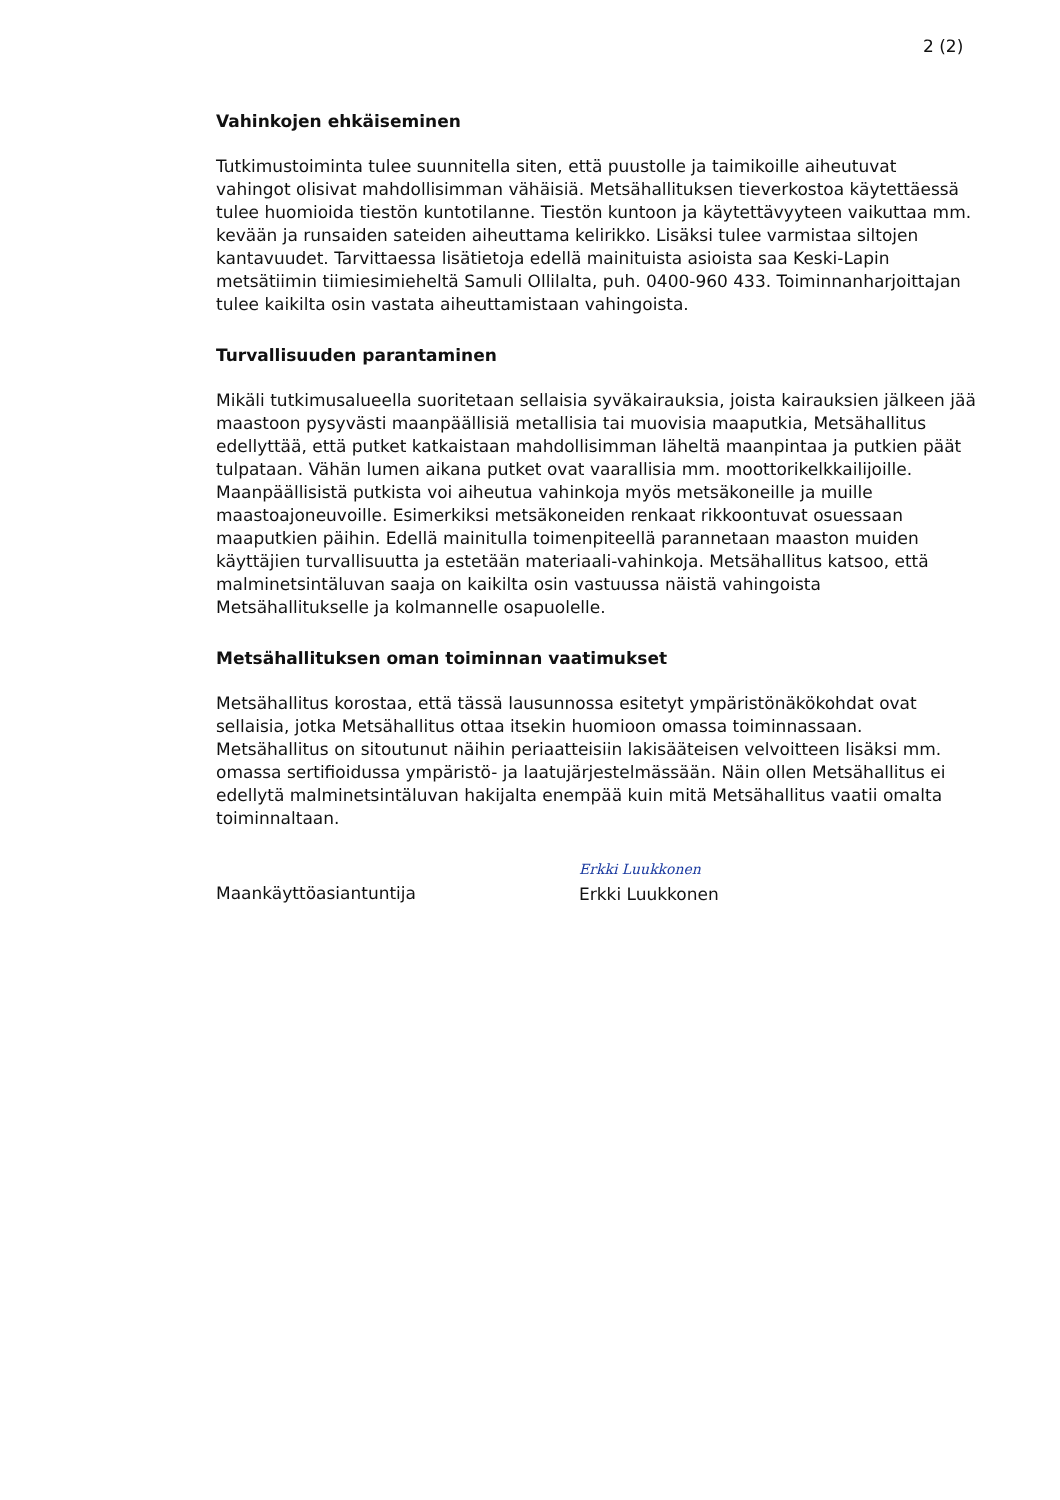2 (2)
Vahinkojen ehkäiseminen
Tutkimustoiminta tulee suunnitella siten, että puustolle ja taimikoille aiheutuvat vahingot olisivat mahdollisimman vähäisiä. Metsähallituksen tieverkostoa käytettäessä tulee huomioida tiestön kuntotilanne. Tiestön kuntoon ja käytettävyyteen vaikuttaa mm. kevään ja runsaiden sateiden aiheuttama kelirikko. Lisäksi tulee varmistaa siltojen kantavuudet. Tarvittaessa lisätietoja edellä mainituista asioista saa Keski-Lapin metsätiimin tiimiesimieheltä Samuli Ollilalta, puh. 0400-960 433. Toiminnanharjoittajan tulee kaikilta osin vastata aiheuttamistaan vahingoista.
Turvallisuuden parantaminen
Mikäli tutkimusalueella suoritetaan sellaisia syväkairauksia, joista kairauksien jälkeen jää maastoon pysyvästi maanpäällisiä metallisia tai muovisia maaputkia, Metsähallitus edellyttää, että putket katkaistaan mahdollisimman läheltä maanpintaa ja putkien päät tulpataan. Vähän lumen aikana putket ovat vaarallisia mm. moottorikelkkailijoille. Maanpäällisistä putkista voi aiheutua vahinkoja myös metsäkoneille ja muille maastoajoneuvoille. Esimerkiksi metsäkoneiden renkaat rikkoontuvat osuessaan maaputkien päihin. Edellä mainitulla toimenpiteellä parannetaan maaston muiden käyttäjien turvallisuutta ja estetään materiaali-vahinkoja. Metsähallitus katsoo, että malminetsintäluvan saaja on kaikilta osin vastuussa näistä vahingoista Metsähallitukselle ja kolmannelle osapuolelle.
Metsähallituksen oman toiminnan vaatimukset
Metsähallitus korostaa, että tässä lausunnossa esitetyt ympäristönäkökohdat ovat sellaisia, jotka Metsähallitus ottaa itsekin huomioon omassa toiminnassaan. Metsähallitus on sitoutunut näihin periaatteisiin lakisääteisen velvoitteen lisäksi mm. omassa sertifioidussa ympäristö- ja laatujärjestelmässään. Näin ollen Metsähallitus ei edellytä malminetsintäluvan hakijalta enempää kuin mitä Metsähallitus vaatii omalta toiminnaltaan.
Maankäyttöasiantuntija
Erkki Luukkonen
Erkki Luukkonen